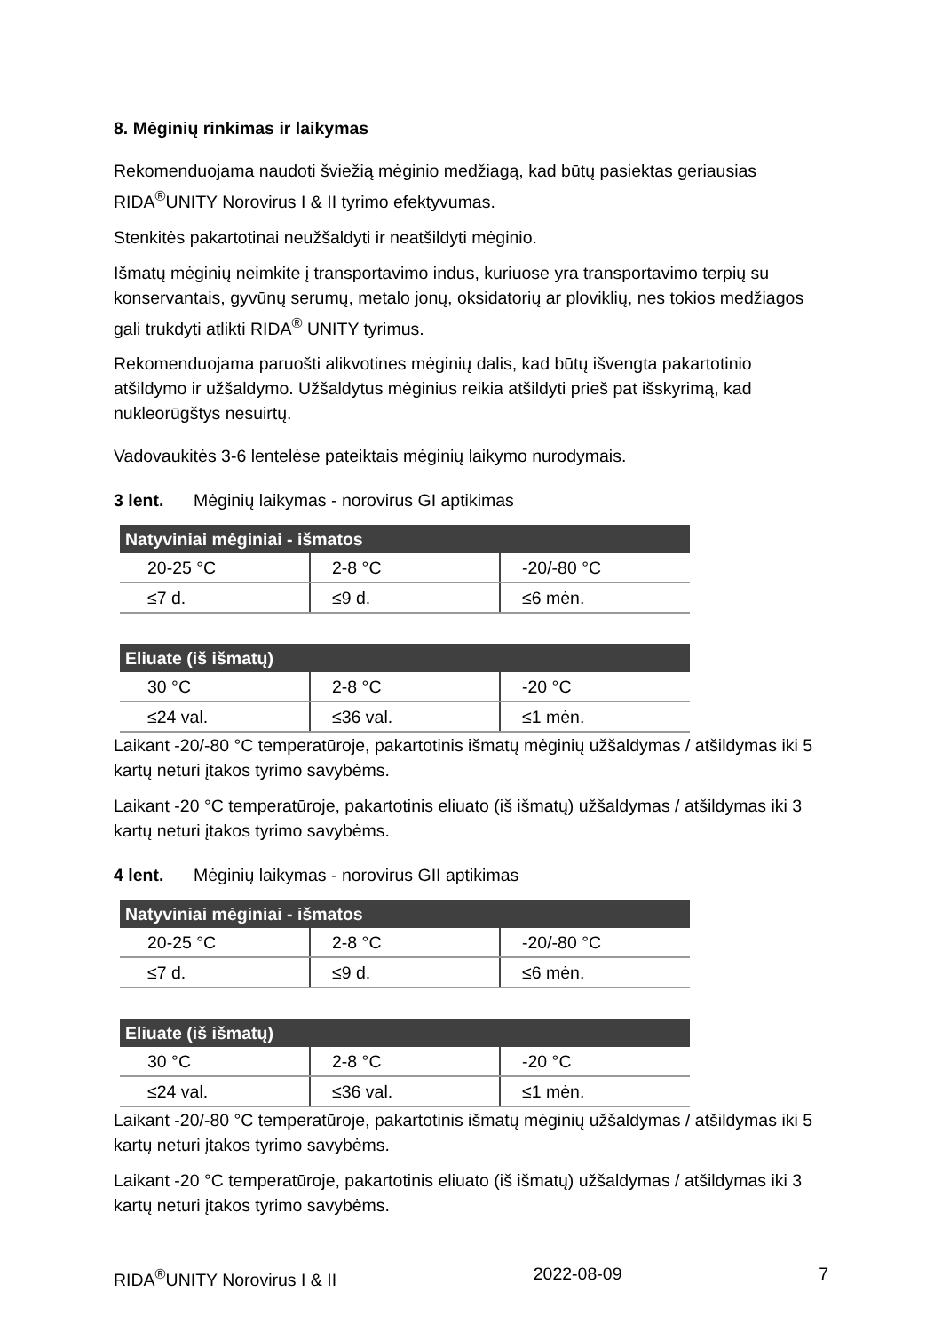8. Mėginių rinkimas ir laikymas
Rekomenduojama naudoti šviežią mėginio medžiagą, kad būtų pasiektas geriausias RIDA<sup>®</sup>UNITY Norovirus I & II tyrimo efektyvumas.
Stenkitės pakartotinai neužšaldyti ir neatšildyti mėginio.
Išmatų mėginių neimkite į transportavimo indus, kuriuose yra transportavimo terpių su konservantais, gyvūnų serumų, metalo jonų, oksidatorių ar ploviklių, nes tokios medžiagos gali trukdyti atlikti RIDA<sup>®</sup> UNITY tyrimus.
Rekomenduojama paruošti alikvotines mėginių dalis, kad būtų išvengta pakartotinio atšildymo ir užšaldymo. Užšaldytus mėginius reikia atšildyti prieš pat išskyrimą, kad nukleorūgštys nesuirtų.
Vadovaukitės 3-6 lentelėse pateiktais mėginių laikymo nurodymais.
3 lent. Mėginių laikymas - norovirus GI aptikimas
| Natyviniai mėginiai - išmatos | | |
| --- | --- | --- |
| 20-25 °C | 2-8 °C | -20/-80 °C |
| ≤7 d. | ≤9 d. | ≤6 mėn. |
| Eliuate (iš išmatų) | | |
| --- | --- | --- |
| 30 °C | 2-8 °C | -20 °C |
| ≤24 val. | ≤36 val. | ≤1 mėn. |
Laikant -20/-80 °C temperatūroje, pakartotinis išmatų mėginių užšaldymas / atšildymas iki 5 kartų neturi įtakos tyrimo savybėms.
Laikant -20 °C temperatūroje, pakartotinis eliuato (iš išmatų) užšaldymas / atšildymas iki 3 kartų neturi įtakos tyrimo savybėms.
4 lent. Mėginių laikymas - norovirus GII aptikimas
| Natyviniai mėginiai - išmatos | | |
| --- | --- | --- |
| 20-25 °C | 2-8 °C | -20/-80 °C |
| ≤7 d. | ≤9 d. | ≤6 mėn. |
| Eliuate (iš išmatų) | | |
| --- | --- | --- |
| 30 °C | 2-8 °C | -20 °C |
| ≤24 val. | ≤36 val. | ≤1 mėn. |
Laikant -20/-80 °C temperatūroje, pakartotinis išmatų mėginių užšaldymas / atšildymas iki 5 kartų neturi įtakos tyrimo savybėms.
Laikant -20 °C temperatūroje, pakartotinis eliuato (iš išmatų) užšaldymas / atšildymas iki 3 kartų neturi įtakos tyrimo savybėms.
RIDA<sup>®</sup>UNITY Norovirus I & II 2022-08-09 7